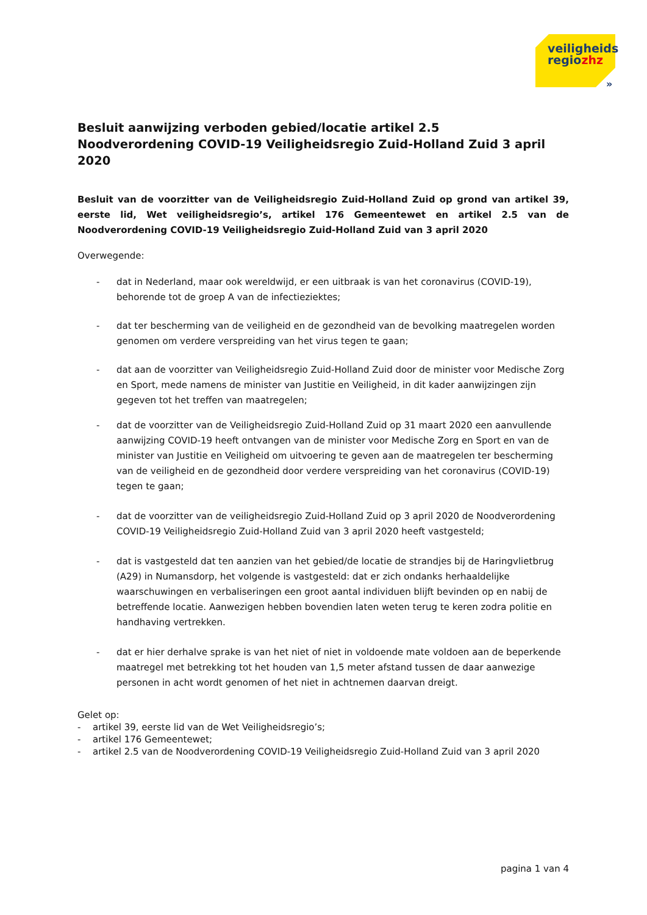veiligheids
regiozhz
»
Besluit aanwijzing verboden gebied/locatie artikel 2.5
Noodverordening COVID-19 Veiligheidsregio Zuid-Holland Zuid 3 april 2020
Besluit van de voorzitter van de Veiligheidsregio Zuid-Holland Zuid op grond van artikel 39, eerste lid, Wet veiligheidsregio’s, artikel 176 Gemeentewet en artikel 2.5 van de Noodverordening COVID-19 Veiligheidsregio Zuid-Holland Zuid van 3 april 2020
Overwegende:
- dat in Nederland, maar ook wereldwijd, er een uitbraak is van het coronavirus (COVID-19), behorende tot de groep A van de infectieziektes;
- dat ter bescherming van de veiligheid en de gezondheid van de bevolking maatregelen worden genomen om verdere verspreiding van het virus tegen te gaan;
- dat aan de voorzitter van Veiligheidsregio Zuid-Holland Zuid door de minister voor Medische Zorg en Sport, mede namens de minister van Justitie en Veiligheid, in dit kader aanwijzingen zijn gegeven tot het treffen van maatregelen;
- dat de voorzitter van de Veiligheidsregio Zuid-Holland Zuid op 31 maart 2020 een aanvullende aanwijzing COVID-19 heeft ontvangen van de minister voor Medische Zorg en Sport en van de minister van Justitie en Veiligheid om uitvoering te geven aan de maatregelen ter bescherming van de veiligheid en de gezondheid door verdere verspreiding van het coronavirus (COVID-19) tegen te gaan;
- dat de voorzitter van de veiligheidsregio Zuid-Holland Zuid op 3 april 2020 de Noodverordening COVID-19 Veiligheidsregio Zuid-Holland Zuid van 3 april 2020 heeft vastgesteld;
- dat is vastgesteld dat ten aanzien van het gebied/de locatie de strandjes bij de Haringvlietbrug (A29) in Numansdorp, het volgende is vastgesteld: dat er zich ondanks herhaaldelijke waarschuwingen en verbaliseringen een groot aantal individuen blijft bevinden op en nabij de betreffende locatie. Aanwezigen hebben bovendien laten weten terug te keren zodra politie en handhaving vertrekken.
- dat er hier derhalve sprake is van het niet of niet in voldoende mate voldoen aan de beperkende maatregel met betrekking tot het houden van 1,5 meter afstand tussen de daar aanwezige personen in acht wordt genomen of het niet in achtnemen daarvan dreigt.
Gelet op:
- artikel 39, eerste lid van de Wet Veiligheidsregio’s;
- artikel 176 Gemeentewet;
- artikel 2.5 van de Noodverordening COVID-19 Veiligheidsregio Zuid-Holland Zuid van 3 april 2020
pagina 1 van 4